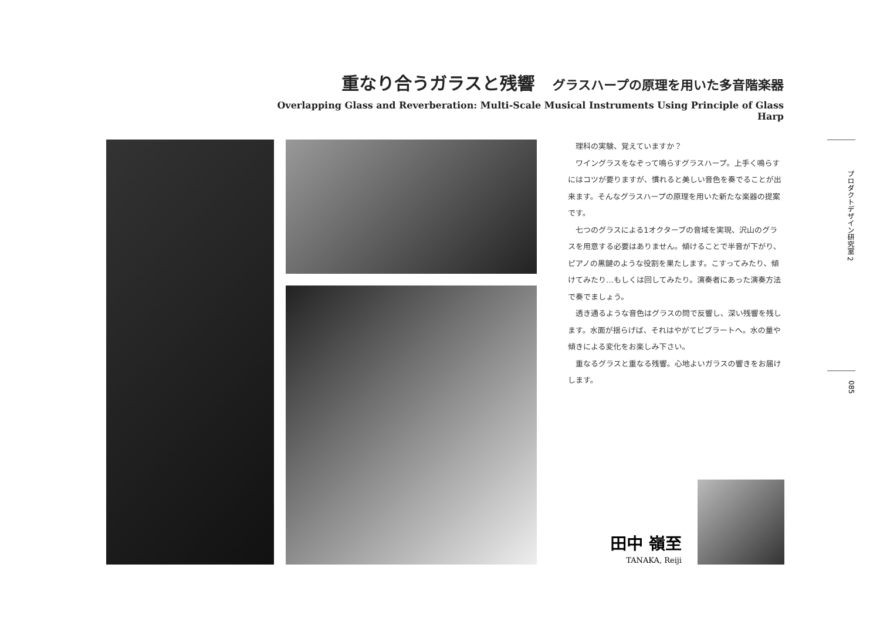重なり合うガラスと残響 グラスハープの原理を用いた多音階楽器
Overlapping Glass and Reverberation: Multi-Scale Musical Instruments Using Principle of Glass Harp
理科の実験、覚えていますか？
ワイングラスをなぞって鳴らすグラスハープ。上手く鳴らすにはコツが要りますが、慣れると美しい音色を奏でることが出来ます。そんなグラスハープの原理を用いた新たな楽器の提案です。
七つのグラスによる1オクターブの音域を実現、沢山のグラスを用意する必要はありません。傾けることで半音が下がり、ピアノの黒鍵のような役割を果たします。こすってみたり、傾けてみたり…もしくは回してみたり。演奏者にあった演奏方法で奏でましょう。
透き通るような音色はグラスの問で反響し、深い残響を残します。水面が揺らげば、それはやがてビブラートへ。水の量や傾きによる変化をお楽しみ下さい。
重なるグラスと重なる残響。心地よいガラスの響きをお届けします。
プロダクトデザイン研究室 2
085
田中 嶺至
TANAKA, Reiji